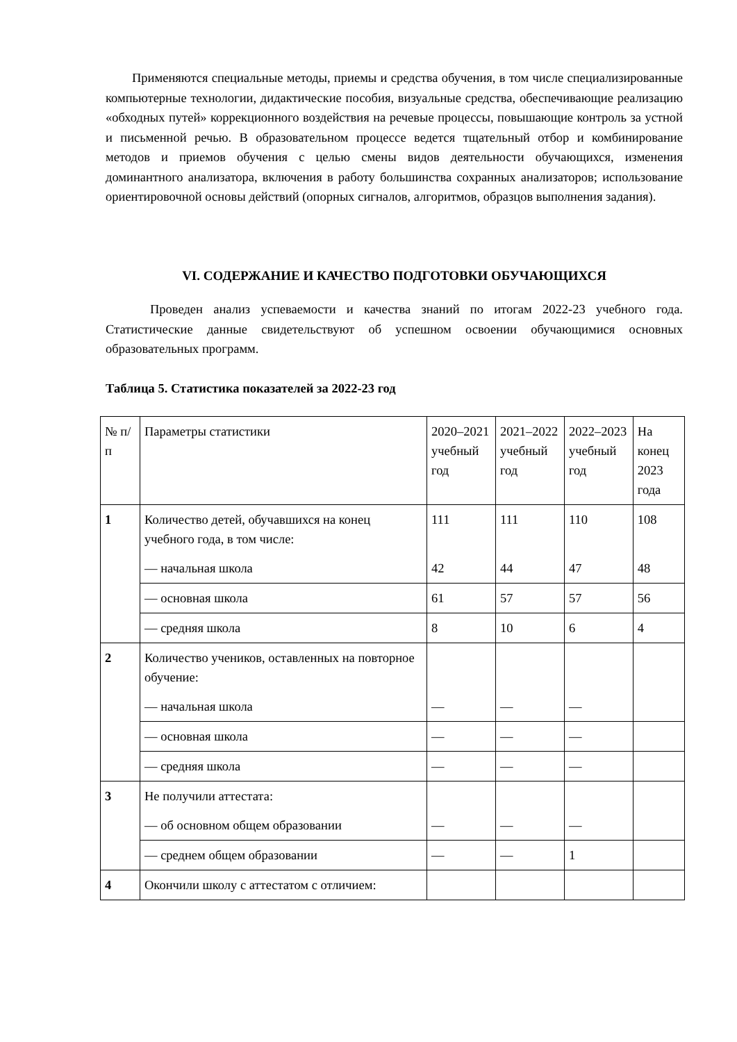Применяются специальные методы, приемы и средства обучения, в том числе специализированные компьютерные технологии, дидактические пособия, визуальные средства, обеспечивающие реализацию «обходных путей» коррекционного воздействия на речевые процессы, повышающие контроль за устной и письменной речью. В образовательном процессе ведется тщательный отбор и комбинирование методов и приемов обучения с целью смены видов деятельности обучающихся, изменения доминантного анализатора, включения в работу большинства сохранных анализаторов; использование ориентировочной основы действий (опорных сигналов, алгоритмов, образцов выполнения задания).
VI. СОДЕРЖАНИЕ И КАЧЕСТВО ПОДГОТОВКИ ОБУЧАЮЩИХСЯ
Проведен анализ успеваемости и качества знаний по итогам 2022-23 учебного года. Статистические данные свидетельствуют об успешном освоении обучающимися основных образовательных программ.
Таблица 5. Статистика показателей за 2022-23 год
| № п/п | Параметры статистики | 2020–2021 учебный год | 2021–2022 учебный год | 2022–2023 учебный год | На конец 2023 года |
| 1 | Количество детей, обучавшихся на конец учебного года, в том числе: — начальная школа | 111 42 | 111 44 | 110 47 | 108 48 |
| | — основная школа | 61 | 57 | 57 | 56 |
| | — средняя школа | 8 | 10 | 6 | 4 |
| 2 | Количество учеников, оставленных на повторное обучение: — начальная школа | — | — | — | |
| | — основная школа | — | — | — | |
| | — средняя школа | — | — | — | |
| 3 | Не получили аттестата: — об основном общем образовании | — | — | — | |
| | — среднем общем образовании | — | — | 1 | |
| 4 | Окончили школу с аттестатом с отличием: | | | | |